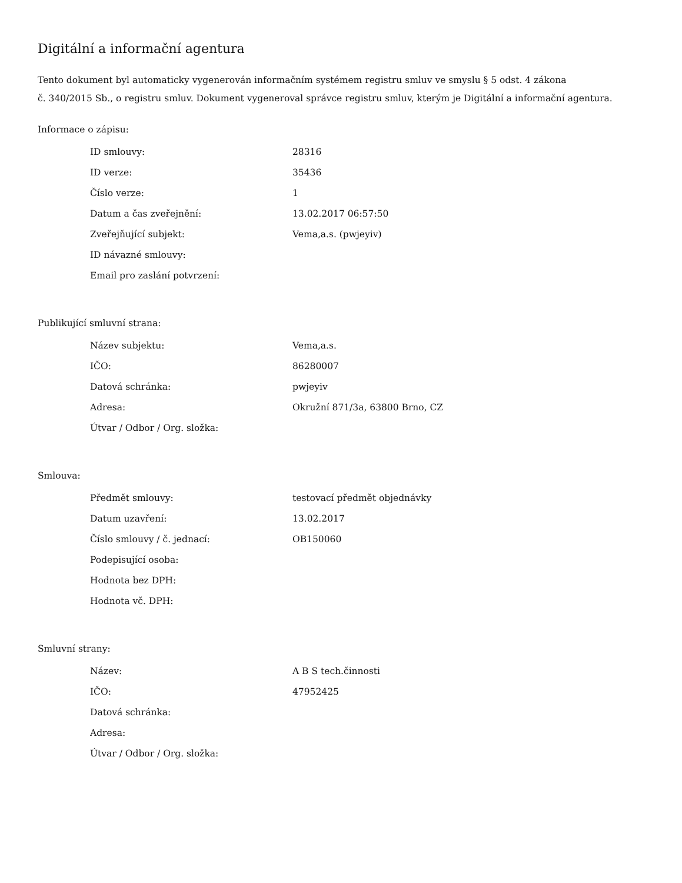Digitální a informační agentura
Tento dokument byl automaticky vygenerován informačním systémem registru smluv ve smyslu § 5 odst. 4 zákona
č. 340/2015 Sb., o registru smluv. Dokument vygeneroval správce registru smluv, kterým je Digitální a informační agentura.
Informace o zápisu:
| ID smlouvy: | 28316 |
| ID verze: | 35436 |
| Číslo verze: | 1 |
| Datum a čas zveřejnění: | 13.02.2017 06:57:50 |
| Zveřejňující subjekt: | Vema,a.s. (pwjeyiv) |
| ID návazné smlouvy: | |
| Email pro zaslání potvrzení: | |
Publikující smluvní strana:
| Název subjektu: | Vema,a.s. |
| IČO: | 86280007 |
| Datová schránka: | pwjeyiv |
| Adresa: | Okružní 871/3a, 63800 Brno, CZ |
| Útvar / Odbor / Org. složka: | |
Smlouva:
| Předmět smlouvy: | testovací předmět objednávky |
| Datum uzavření: | 13.02.2017 |
| Číslo smlouvy / č. jednací: | OB150060 |
| Podepisující osoba: | |
| Hodnota bez DPH: | |
| Hodnota vč. DPH: | |
Smluvní strany:
| Název: | A B S tech.činnosti |
| IČO: | 47952425 |
| Datová schránka: | |
| Adresa: | |
| Útvar / Odbor / Org. složka: | |